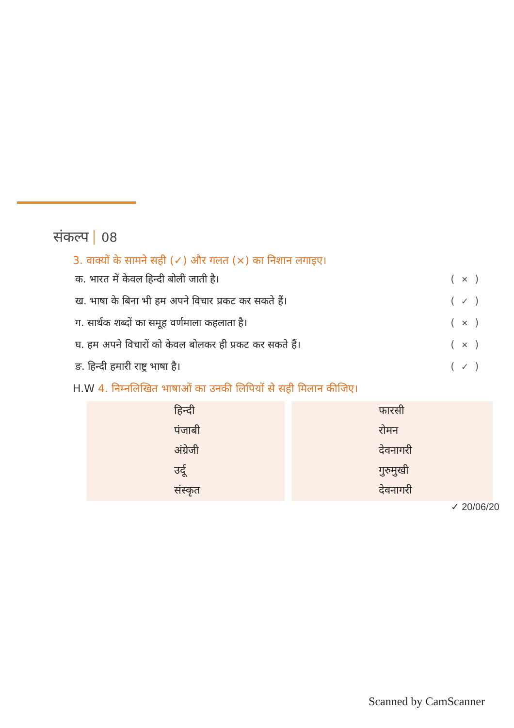संकल्प 08
3. वाक्यों के सामने सही (✓) और गलत (×) का निशान लगाइए।
क. भारत में केवल हिन्दी बोली जाती है। ( × )
ख. भाषा के बिना भी हम अपने विचार प्रकट कर सकते हैं। ( ✓ )
ग. सार्थक शब्दों का समूह वर्णमाला कहलाता है। ( × )
घ. हम अपने विचारों को केवल बोलकर ही प्रकट कर सकते हैं। ( × )
ङ. हिन्दी हमारी राष्ट्र भाषा है। ( ✓ )
H.W 4. निम्नलिखित भाषाओं का उनकी लिपियों से सही मिलान कीजिए।
| हिन्दी | फारसी |
| पंजाबी | रोमन |
| अंग्रेजी | देवनागरी |
| उर्दू | गुरुमुखी |
| संस्कृत | देवनागरी |
✓ 20/06/20
Scanned by CamScanner